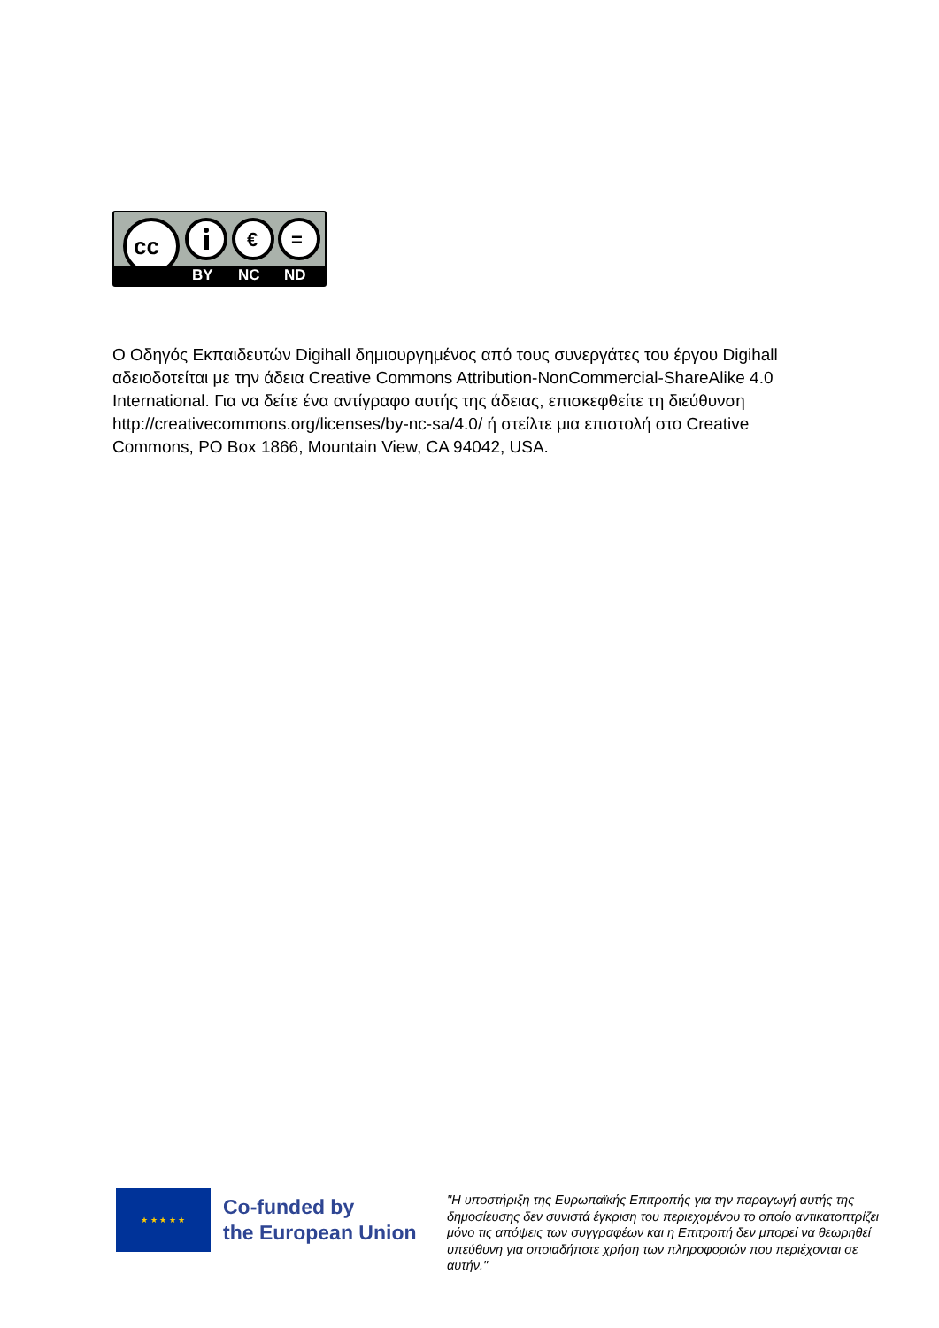cc
€
=
BY NC ND
Ο Οδηγός Εκπαιδευτών Digihall δημιουργημένος από τους συνεργάτες του έργου Digihall αδειοδοτείται με την άδεια Creative Commons Attribution-NonCommercial-ShareAlike 4.0 International. Για να δείτε ένα αντίγραφο αυτής της άδειας, επισκεφθείτε τη διεύθυνση http://creativecommons.org/licenses/by-nc-sa/4.0/ ή στείλτε μια επιστολή στο Creative Commons, PO Box 1866, Mountain View, CA 94042, USA.
★ ★ ★ ★ ★
Co-funded by
the European Union
"Η υποστήριξη της Ευρωπαϊκής Επιτροπής για την παραγωγή αυτής της δημοσίευσης δεν συνιστά έγκριση του περιεχομένου το οποίο αντικατοπτρίζει μόνο τις απόψεις των συγγραφέων και η Επιτροπή δεν μπορεί να θεωρηθεί υπεύθυνη για οποιαδήποτε χρήση των πληροφοριών που περιέχονται σε αυτήν."